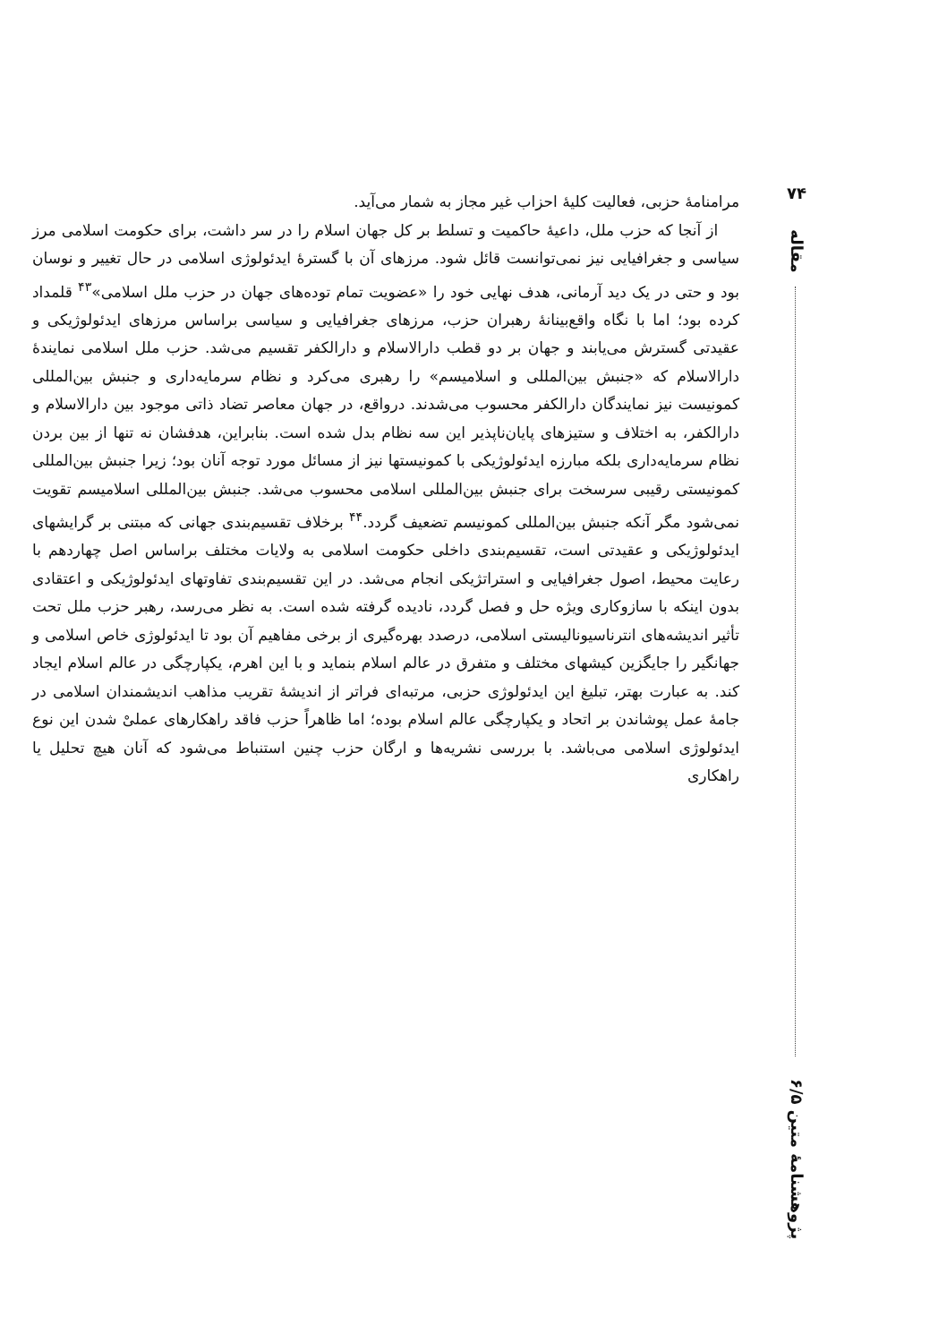۷۴
مقاله
پژوهشنامهٔ متین ۶/۵
مرامنامهٔ حزبی، فعالیت کلیهٔ احزاب غیر مجاز به شمار می‌آید.
از آنجا که حزب ملل، داعیهٔ حاکمیت و تسلط بر کل جهان اسلام را در سر داشت، برای حکومت اسلامی مرز سیاسی و جغرافیایی نیز نمی‌توانست قائل شود. مرزهای آن با گسترهٔ ایدئولوژی اسلامی در حال تغییر و نوسان بود و حتی در یک دید آرمانی، هدف نهایی خود را «عضویت تمام توده‌های جهان در حزب ملل اسلامی»<sup>۴۳</sup> قلمداد کرده بود؛ اما با نگاه واقع‌بینانهٔ رهبران حزب، مرزهای جغرافیایی و سیاسی براساس مرزهای ایدئولوژیکی و عقیدتی گسترش می‌یابند و جهان بر دو قطب دارالاسلام و دارالکفر تقسیم می‌شد. حزب ملل اسلامی نمایندهٔ دارالاسلام که «جنبش بین‌المللی و اسلامیسم» را رهبری می‌کرد و نظام سرمایه‌داری و جنبش بین‌المللی کمونیست نیز نمایندگان دارالکفر محسوب می‌شدند. درواقع، در جهان معاصر تضاد ذاتی موجود بین دارالاسلام و دارالکفر، به اختلاف و ستیزهای پایان‌ناپذیر این سه نظام بدل شده است. بنابراین، هدفشان نه تنها از بین بردن نظام سرمایه‌داری بلکه مبارزه ایدئولوژیکی با کمونیستها نیز از مسائل مورد توجه آنان بود؛ زیرا جنبش بین‌المللی کمونیستی رقیبی سرسخت برای جنبش بین‌المللی اسلامی محسوب می‌شد. جنبش بین‌المللی اسلامیسم تقویت نمی‌شود مگر آنکه جنبش بین‌المللی کمونیسم تضعیف گردد.<sup>۴۴</sup> برخلاف تقسیم‌بندی جهانی که مبتنی بر گرایشهای ایدئولوژیکی و عقیدتی است، تقسیم‌بندی داخلی حکومت اسلامی به ولایات مختلف براساس اصل چهاردهم با رعایت محیط، اصول جغرافیایی و استراتژیکی انجام می‌شد. در این تقسیم‌بندی تفاوتهای ایدئولوژیکی و اعتقادی بدون اینکه با سازوکاری ویژه حل و فصل گردد، نادیده گرفته شده است. به نظر می‌رسد، رهبر حزب ملل تحت تأثیر اندیشه‌های انترناسیونالیستی اسلامی، درصدد بهره‌گیری از برخی مفاهیم آن بود تا ایدئولوژی خاص اسلامی و جهانگیر را جایگزین کیشهای مختلف و متفرق در عالم اسلام بنماید و با این اهرم، یکپارچگی در عالم اسلام ایجاد کند. به عبارت بهتر، تبلیغ این ایدئولوژی حزبی، مرتبه‌ای فراتر از اندیشهٔ تقریب مذاهب اندیشمندان اسلامی در جامهٔ عمل پوشاندن بر اتحاد و یکپارچگی عالم اسلام بوده؛ اما ظاهراً حزب فاقد راهکارهای عملیْ شدن این نوع ایدئولوژی اسلامی می‌باشد. با بررسی نشریه‌ها و ارگان حزب چنین استنباط می‌شود که آنان هیچ تحلیل یا راهکاری